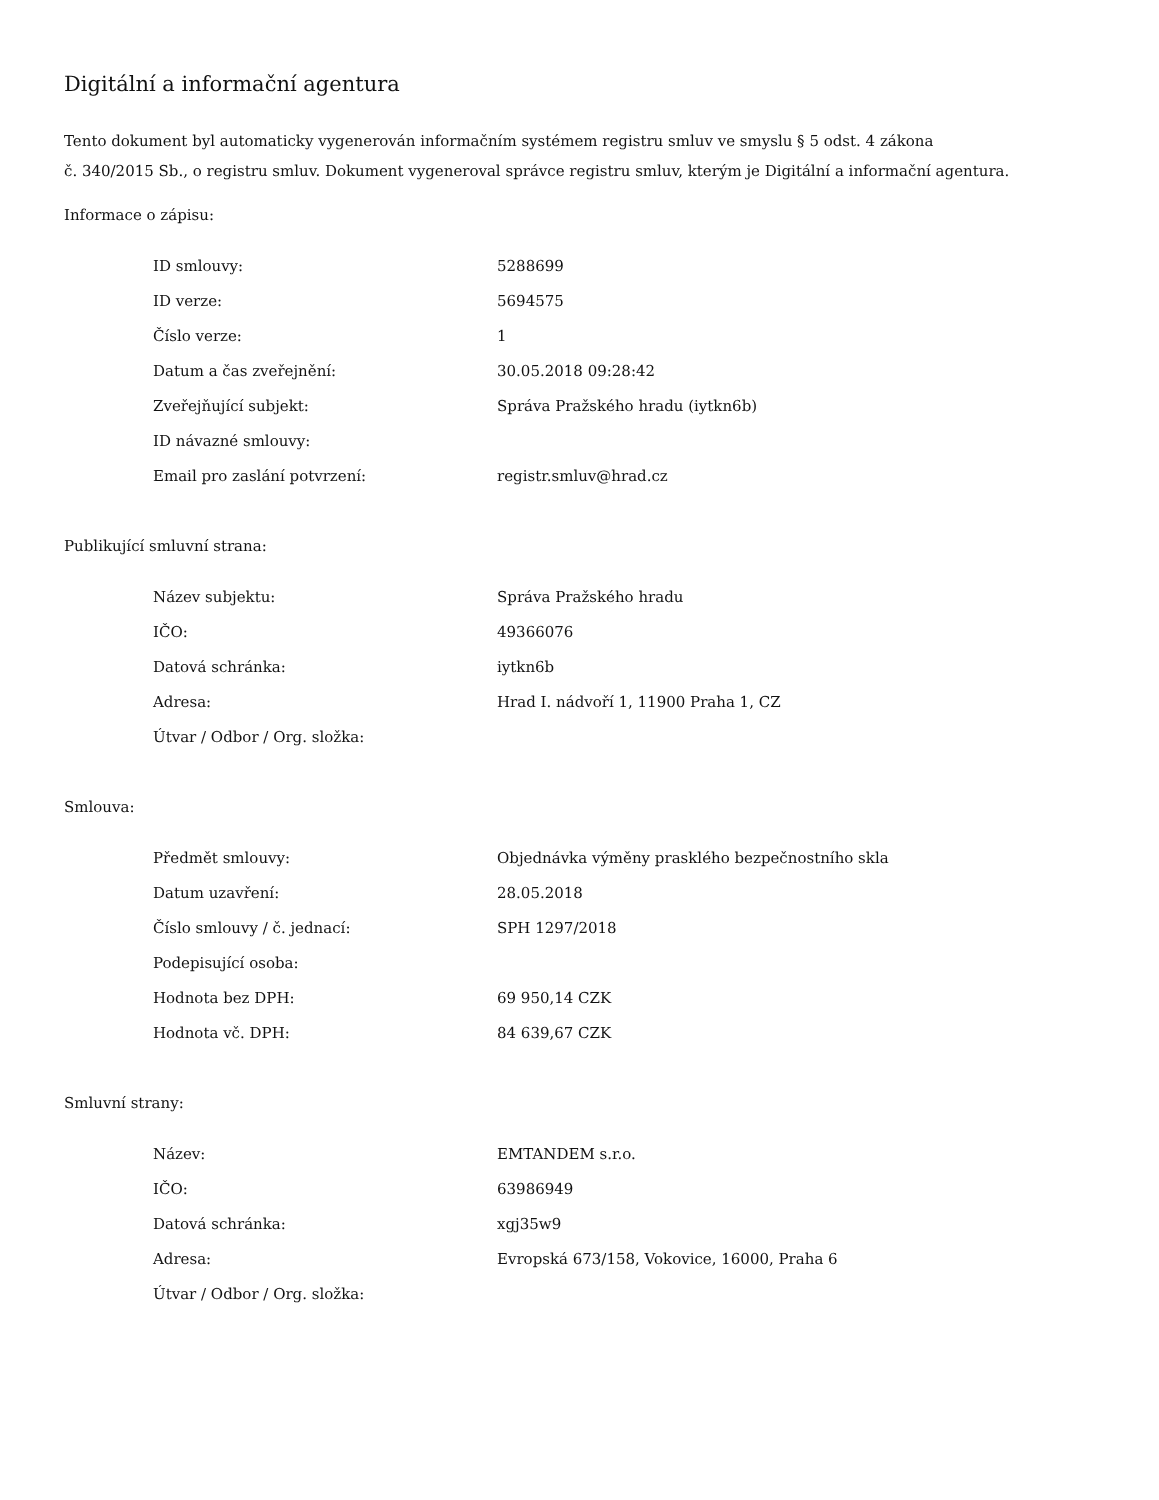Digitální a informační agentura
Tento dokument byl automaticky vygenerován informačním systémem registru smluv ve smyslu § 5 odst. 4 zákona
č. 340/2015 Sb., o registru smluv. Dokument vygeneroval správce registru smluv, kterým je Digitální a informační agentura.
Informace o zápisu:
| ID smlouvy: | 5288699 |
| ID verze: | 5694575 |
| Číslo verze: | 1 |
| Datum a čas zveřejnění: | 30.05.2018 09:28:42 |
| Zveřejňující subjekt: | Správa Pražského hradu (iytkn6b) |
| ID návazné smlouvy: | |
| Email pro zaslání potvrzení: | registr.smluv@hrad.cz |
Publikující smluvní strana:
| Název subjektu: | Správa Pražského hradu |
| IČO: | 49366076 |
| Datová schránka: | iytkn6b |
| Adresa: | Hrad I. nádvoří 1, 11900 Praha 1, CZ |
| Útvar / Odbor / Org. složka: | |
Smlouva:
| Předmět smlouvy: | Objednávka výměny prasklého bezpečnostního skla |
| Datum uzavření: | 28.05.2018 |
| Číslo smlouvy / č. jednací: | SPH 1297/2018 |
| Podepisující osoba: | |
| Hodnota bez DPH: | 69 950,14 CZK |
| Hodnota vč. DPH: | 84 639,67 CZK |
Smluvní strany:
| Název: | EMTANDEM s.r.o. |
| IČO: | 63986949 |
| Datová schránka: | xgj35w9 |
| Adresa: | Evropská 673/158, Vokovice, 16000, Praha 6 |
| Útvar / Odbor / Org. složka: | |